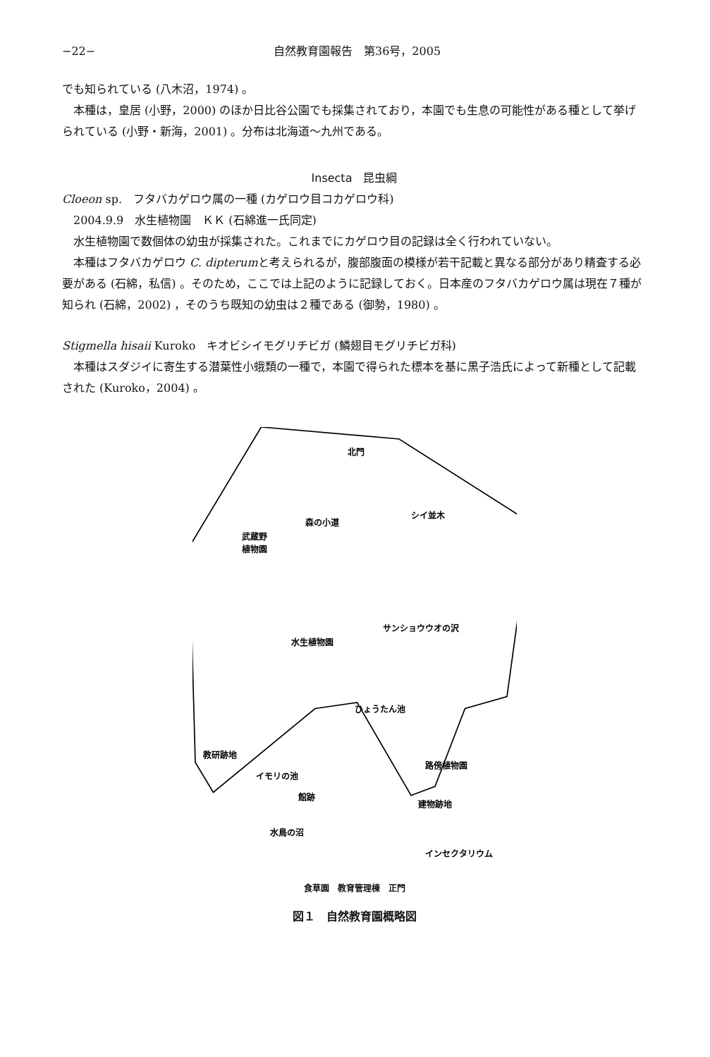−22− 自然教育園報告　第36号，2005
でも知られている (八木沼，1974) 。
本種は，皇居 (小野，2000) のほか日比谷公園でも採集されており，本園でも生息の可能性がある種として挙げられている (小野・新海，2001) 。分布は北海道〜九州である。
Insecta　昆虫綱
Cloeon sp.　フタバカゲロウ属の一種 (カゲロウ目コカゲロウ科)
2004.9.9　水生植物園　ＫＫ (石綿進一氏同定)
水生植物園で数個体の幼虫が採集された。これまでにカゲロウ目の記録は全く行われていない。
本種はフタバカゲロウ C. dipterumと考えられるが，腹部腹面の模様が若干記載と異なる部分があり精査する必要がある (石綿，私信) 。そのため，ここでは上記のように記録しておく。日本産のフタバカゲロウ属は現在７種が知られ (石綿，2002) ，そのうち既知の幼虫は２種である (御勢，1980) 。
Stigmella hisaii Kuroko　キオビシイモグリチビガ (鱗翅目モグリチビガ科)
本種はスダジイに寄生する潜葉性小蛾類の一種で，本園で得られた標本を基に黒子浩氏によって新種として記載された (Kuroko，2004) 。
北門
武蔵野
植物園
森の小道
シイ並木
水生植物園
サンショウウオの沢
ひょうたん池
教研跡地
イモリの池
館跡
路傍植物園
建物跡地
水鳥の沼
インセクタリウム
食草園　教育管理棟　正門
図１　自然教育園概略図